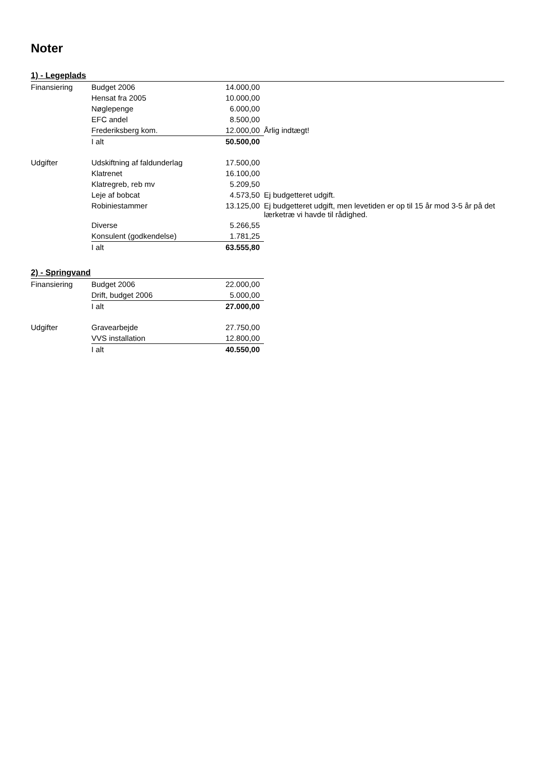Noter
1) - Legeplads
| Finansiering | Budget 2006 | 14.000,00 | |
| | Hensat fra 2005 | 10.000,00 | |
| | Nøglepenge | 6.000,00 | |
| | EFC andel | 8.500,00 | |
| | Frederiksberg kom. | 12.000,00 | Årlig indtægt! |
| | I alt | 50.500,00 | |
| Udgifter | Udskiftning af faldunderlag | 17.500,00 | |
| | Klatrenet | 16.100,00 | |
| | Klatregreb, reb mv | 5.209,50 | |
| | Leje af bobcat | 4.573,50 | Ej budgetteret udgift. |
| | Robiniestammer | 13.125,00 | Ej budgetteret udgift, men levetiden er op til 15 år mod 3-5 år på det lærketræ vi havde til rådighed. |
| | Diverse | 5.266,55 | |
| | Konsulent (godkendelse) | 1.781,25 | |
| | I alt | 63.555,80 | |
2) - Springvand
| Finansiering | Budget 2006 | 22.000,00 |
| | Drift, budget 2006 | 5.000,00 |
| | I alt | 27.000,00 |
| Udgifter | Gravearbejde | 27.750,00 |
| | VVS installation | 12.800,00 |
| | I alt | 40.550,00 |